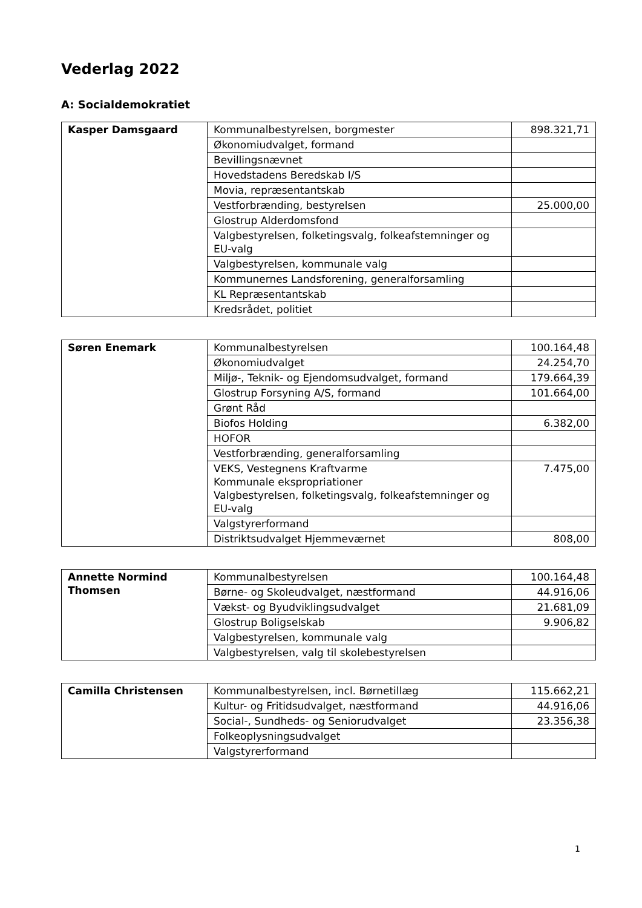Vederlag 2022
A: Socialdemokratiet
| Kasper Damsgaard | Kommunalbestyrelsen, borgmester | 898.321,71 |
| | Økonomiudvalget, formand | |
| | Bevillingsnævnet | |
| | Hovedstadens Beredskab I/S | |
| | Movia, repræsentantskab | |
| | Vestforbrænding, bestyrelsen | 25.000,00 |
| | Glostrup Alderdomsfond | |
| | Valgbestyrelsen, folketingsvalg, folkeafstemninger og EU-valg | |
| | Valgbestyrelsen, kommunale valg | |
| | Kommunernes Landsforening, generalforsamling | |
| | KL Repræsentantskab | |
| | Kredsrådet, politiet | |
| Søren Enemark | Kommunalbestyrelsen | 100.164,48 |
| | Økonomiudvalget | 24.254,70 |
| | Miljø-, Teknik- og Ejendomsudvalget, formand | 179.664,39 |
| | Glostrup Forsyning A/S, formand | 101.664,00 |
| | Grønt Råd | |
| | Biofos Holding | 6.382,00 |
| | HOFOR | |
| | Vestforbrænding, generalforsamling | |
| | VEKS, Vestegnens Kraftvarme Kommunale ekspropriationer Valgbestyrelsen, folketingsvalg, folkeafstemninger og EU-valg | 7.475,00 |
| | Valgstyrerformand | |
| | Distriktsudvalget Hjemmeværnet | 808,00 |
| Annette Normind Thomsen | Kommunalbestyrelsen | 100.164,48 |
| | Børne- og Skoleudvalget, næstformand | 44.916,06 |
| | Vækst- og Byudviklingsudvalget | 21.681,09 |
| | Glostrup Boligselskab | 9.906,82 |
| | Valgbestyrelsen, kommunale valg | |
| | Valgbestyrelsen, valg til skolebestyrelsen | |
| Camilla Christensen | Kommunalbestyrelsen, incl. Børnetillæg | 115.662,21 |
| | Kultur- og Fritidsudvalget, næstformand | 44.916,06 |
| | Social-, Sundheds- og Seniorudvalget | 23.356,38 |
| | Folkeoplysningsudvalget | |
| | Valgstyrerformand | |
1